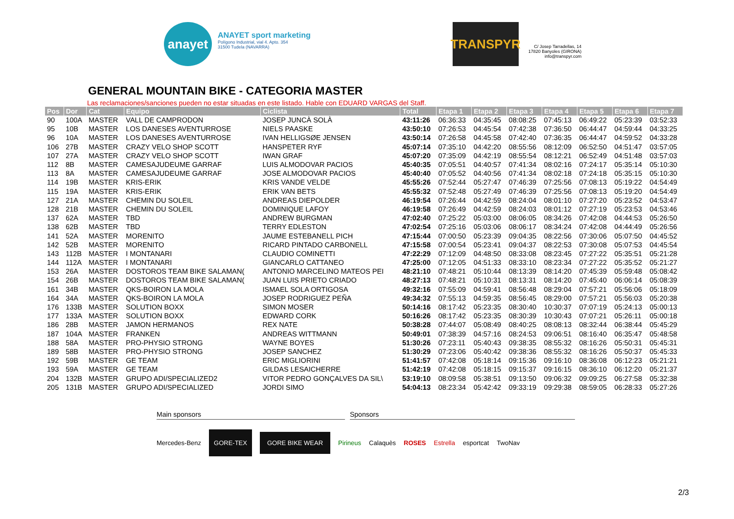anayet
ANAYET sport marketing
Polígono Industrial, vial 4. Apto. 354
31500 Tudela (NAVARRA)
TRANSPYR
C/ Josep Tarradellas, 14
17820 Banyoles (GIRONA)
info@transpyr.com
GENERAL MOUNTAIN BIKE - CATEGORIA MASTER
Las reclamaciones/sanciones pueden no estar situadas en este listado. Hable con EDUARD VARGAS del Staff.
| Pos | Dor | Cat | Equipo | Ciclista | Total | Etapa 1 | Etapa 2 | Etapa 3 | Etapa 4 | Etapa 5 | Etapa 6 | Etapa 7 |
| --- | --- | --- | --- | --- | --- | --- | --- | --- | --- | --- | --- | --- |
| 90 | 100A | MASTER | VALL DE CAMPRODON | JOSEP JUNCÀ SOLÀ | 43:11:26 | 06:36:33 | 04:35:45 | 08:08:25 | 07:45:13 | 06:49:22 | 05:23:39 | 03:52:33 |
| 95 | 10B | MASTER | LOS DANESES AVENTURROSE | NIELS PAASKE | 43:50:10 | 07:26:53 | 04:45:54 | 07:42:38 | 07:36:50 | 06:44:47 | 04:59:44 | 04:33:25 |
| 96 | 10A | MASTER | LOS DANESES AVENTURROSE | IVAN HELLIGSØE JENSEN | 43:50:14 | 07:26:58 | 04:45:58 | 07:42:40 | 07:36:35 | 06:44:47 | 04:59:52 | 04:33:28 |
| 106 | 27B | MASTER | CRAZY VELO SHOP SCOTT | HANSPETER RYF | 45:07:14 | 07:35:10 | 04:42:20 | 08:55:56 | 08:12:09 | 06:52:50 | 04:51:47 | 03:57:05 |
| 107 | 27A | MASTER | CRAZY VELO SHOP SCOTT | IWAN GRAF | 45:07:20 | 07:35:09 | 04:42:19 | 08:55:54 | 08:12:21 | 06:52:49 | 04:51:48 | 03:57:03 |
| 112 | 8B | MASTER | CAMESAJUDEUME GARRAF | LUIS ALMODOVAR PACIOS | 45:40:35 | 07:05:51 | 04:40:57 | 07:41:34 | 08:02:16 | 07:24:17 | 05:35:14 | 05:10:30 |
| 113 | 8A | MASTER | CAMESAJUDEUME GARRAF | JOSE ALMODOVAR PACIOS | 45:40:40 | 07:05:52 | 04:40:56 | 07:41:34 | 08:02:18 | 07:24:18 | 05:35:15 | 05:10:30 |
| 114 | 19B | MASTER | KRIS-ERIK | KRIS VANDE VELDE | 45:55:26 | 07:52:44 | 05:27:47 | 07:46:39 | 07:25:56 | 07:08:13 | 05:19:22 | 04:54:49 |
| 115 | 19A | MASTER | KRIS-ERIK | ERIK VAN BETS | 45:55:32 | 07:52:48 | 05:27:49 | 07:46:39 | 07:25:56 | 07:08:13 | 05:19:20 | 04:54:49 |
| 127 | 21A | MASTER | CHEMIN DU SOLEIL | ANDREAS DIEPOLDER | 46:19:54 | 07:26:44 | 04:42:59 | 08:24:04 | 08:01:10 | 07:27:20 | 05:23:52 | 04:53:47 |
| 128 | 21B | MASTER | CHEMIN DU SOLEIL | DOMINIQUE LAFOY | 46:19:58 | 07:26:49 | 04:42:59 | 08:24:03 | 08:01:12 | 07:27:19 | 05:23:53 | 04:53:46 |
| 137 | 62A | MASTER | TBD | ANDREW BURGMAN | 47:02:40 | 07:25:22 | 05:03:00 | 08:06:05 | 08:34:26 | 07:42:08 | 04:44:53 | 05:26:50 |
| 138 | 62B | MASTER | TBD | TERRY EDLESTON | 47:02:54 | 07:25:16 | 05:03:06 | 08:06:17 | 08:34:24 | 07:42:08 | 04:44:49 | 05:26:56 |
| 141 | 52A | MASTER | MORENITO | JAUME ESTEBANELL PICH | 47:15:44 | 07:00:50 | 05:23:39 | 09:04:35 | 08:22:56 | 07:30:06 | 05:07:50 | 04:45:52 |
| 142 | 52B | MASTER | MORENITO | RICARD PINTADO CARBONELL | 47:15:58 | 07:00:54 | 05:23:41 | 09:04:37 | 08:22:53 | 07:30:08 | 05:07:53 | 04:45:54 |
| 143 | 112B | MASTER | I MONTANARI | CLAUDIO COMINETTI | 47:22:29 | 07:12:09 | 04:48:50 | 08:33:08 | 08:23:45 | 07:27:22 | 05:35:51 | 05:21:28 |
| 144 | 112A | MASTER | I MONTANARI | GIANCARLO CATTANEO | 47:25:00 | 07:12:05 | 04:51:33 | 08:33:10 | 08:23:34 | 07:27:22 | 05:35:52 | 05:21:27 |
| 153 | 26A | MASTER | DOSTOROS TEAM BIKE SALAMAN( | ANTONIO MARCELINO MATEOS PEI | 48:21:10 | 07:48:21 | 05:10:44 | 08:13:39 | 08:14:20 | 07:45:39 | 05:59:48 | 05:08:42 |
| 154 | 26B | MASTER | DOSTOROS TEAM BIKE SALAMAN( | JUAN LUIS PRIETO CRIADO | 48:27:13 | 07:48:21 | 05:10:31 | 08:13:31 | 08:14:20 | 07:45:40 | 06:06:14 | 05:08:39 |
| 161 | 34B | MASTER | QKS-BOIRON LA MOLA | ISMAEL SOLA ORTIGOSA | 49:32:16 | 07:55:09 | 04:59:41 | 08:56:48 | 08:29:04 | 07:57:21 | 05:56:06 | 05:18:09 |
| 164 | 34A | MASTER | QKS-BOIRON LA MOLA | JOSEP RODRIGUEZ PEÑA | 49:34:32 | 07:55:13 | 04:59:35 | 08:56:45 | 08:29:00 | 07:57:21 | 05:56:03 | 05:20:38 |
| 176 | 133B | MASTER | SOLUTION BOXX | SIMON MOSER | 50:14:16 | 08:17:42 | 05:23:35 | 08:30:40 | 10:30:37 | 07:07:19 | 05:24:13 | 05:00:13 |
| 177 | 133A | MASTER | SOLUTION BOXX | EDWARD CORK | 50:16:26 | 08:17:42 | 05:23:35 | 08:30:39 | 10:30:43 | 07:07:21 | 05:26:11 | 05:00:18 |
| 186 | 28B | MASTER | JAMON HERMANOS | REX NATE | 50:38:28 | 07:44:07 | 05:08:49 | 08:40:25 | 08:08:13 | 08:32:44 | 06:38:44 | 05:45:29 |
| 187 | 104A | MASTER | FRANKEN | ANDREAS WITTMANN | 50:49:01 | 07:38:39 | 04:57:16 | 08:24:53 | 09:06:51 | 08:16:40 | 06:35:47 | 05:48:58 |
| 188 | 58A | MASTER | PRO-PHYSIO STRONG | WAYNE BOYES | 51:30:26 | 07:23:11 | 05:40:43 | 09:38:35 | 08:55:32 | 08:16:26 | 05:50:31 | 05:45:31 |
| 189 | 58B | MASTER | PRO-PHYSIO STRONG | JOSEP SANCHEZ | 51:30:29 | 07:23:06 | 05:40:42 | 09:38:36 | 08:55:32 | 08:16:26 | 05:50:37 | 05:45:33 |
| 192 | 59B | MASTER | GE TEAM | ERIC MIGLIORINI | 51:41:57 | 07:42:08 | 05:18:14 | 09:15:36 | 09:16:10 | 08:36:08 | 06:12:23 | 05:21:21 |
| 193 | 59A | MASTER | GE TEAM | GILDAS LESAICHERRE | 51:42:19 | 07:42:08 | 05:18:15 | 09:15:37 | 09:16:15 | 08:36:10 | 06:12:20 | 05:21:37 |
| 204 | 132B | MASTER | GRUPO ADI/SPECIALIZED2 | VITOR PEDRO GONÇALVES DA SIL\ | 53:19:10 | 08:09:58 | 05:38:51 | 09:13:50 | 09:06:32 | 09:09:25 | 06:27:58 | 05:32:38 |
| 205 | 131B | MASTER | GRUPO ADI/SPECIALIZED | JORDI SIMO | 54:04:13 | 08:23:34 | 05:42:42 | 09:33:19 | 09:29:38 | 08:59:05 | 06:28:33 | 05:27:26 |
Main sponsors Sponsors
Mercedes-Benz GORE-TEX GORE BIKE WEAR Pirineus Calaquès ROSES Estrella esportcat TwoNav
2/3